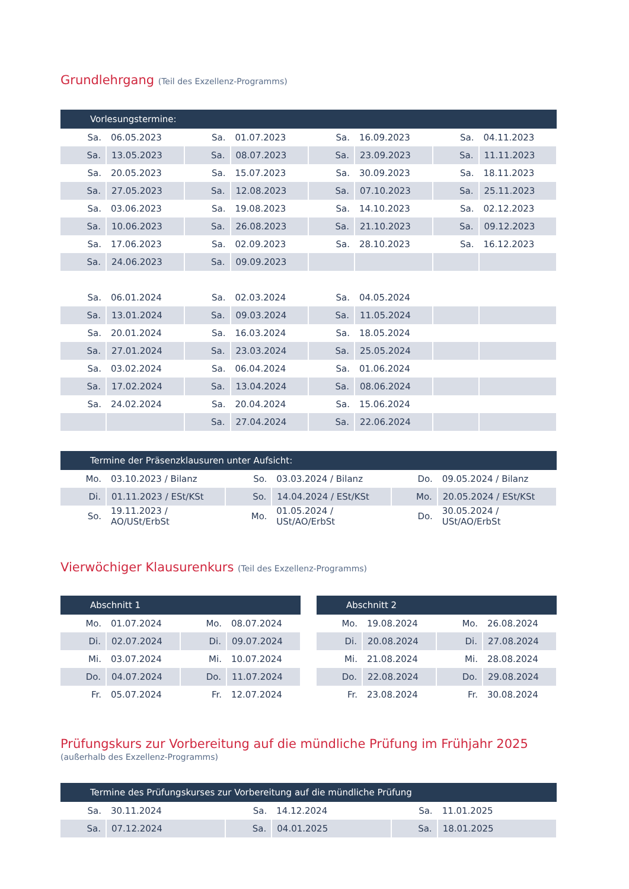Grundlehrgang (Teil des Exzellenz-Programms)
| Vorlesungstermine: | | | | | | | |
| --- | --- | --- | --- | --- | --- | --- | --- |
| Sa. | 06.05.2023 | Sa. | 01.07.2023 | Sa. | 16.09.2023 | Sa. | 04.11.2023 |
| Sa. | 13.05.2023 | Sa. | 08.07.2023 | Sa. | 23.09.2023 | Sa. | 11.11.2023 |
| Sa. | 20.05.2023 | Sa. | 15.07.2023 | Sa. | 30.09.2023 | Sa. | 18.11.2023 |
| Sa. | 27.05.2023 | Sa. | 12.08.2023 | Sa. | 07.10.2023 | Sa. | 25.11.2023 |
| Sa. | 03.06.2023 | Sa. | 19.08.2023 | Sa. | 14.10.2023 | Sa. | 02.12.2023 |
| Sa. | 10.06.2023 | Sa. | 26.08.2023 | Sa. | 21.10.2023 | Sa. | 09.12.2023 |
| Sa. | 17.06.2023 | Sa. | 02.09.2023 | Sa. | 28.10.2023 | Sa. | 16.12.2023 |
| Sa. | 24.06.2023 | Sa. | 09.09.2023 | | | | |
| Sa. | 06.01.2024 | Sa. | 02.03.2024 | Sa. | 04.05.2024 | | |
| Sa. | 13.01.2024 | Sa. | 09.03.2024 | Sa. | 11.05.2024 | | |
| Sa. | 20.01.2024 | Sa. | 16.03.2024 | Sa. | 18.05.2024 | | |
| Sa. | 27.01.2024 | Sa. | 23.03.2024 | Sa. | 25.05.2024 | | |
| Sa. | 03.02.2024 | Sa. | 06.04.2024 | Sa. | 01.06.2024 | | |
| Sa. | 17.02.2024 | Sa. | 13.04.2024 | Sa. | 08.06.2024 | | |
| Sa. | 24.02.2024 | Sa. | 20.04.2024 | Sa. | 15.06.2024 | | |
| | | Sa. | 27.04.2024 | Sa. | 22.06.2024 | | |
| Termine der Präsenzklausuren unter Aufsicht: | | | | | |
| --- | --- | --- | --- | --- | --- |
| Mo. | 03.10.2023 / Bilanz | So. | 03.03.2024 / Bilanz | Do. | 09.05.2024 / Bilanz |
| Di. | 01.11.2023 / ESt/KSt | So. | 14.04.2024 / ESt/KSt | Mo. | 20.05.2024 / ESt/KSt |
| So. | 19.11.2023 / AO/USt/ErbSt | Mo. | 01.05.2024 / USt/AO/ErbSt | Do. | 30.05.2024 / USt/AO/ErbSt |
Vierwöchiger Klausurenkurs (Teil des Exzellenz-Programms)
| Abschnitt 1 | | | |
| --- | --- | --- | --- |
| Mo. | 01.07.2024 | Mo. | 08.07.2024 |
| Di. | 02.07.2024 | Di. | 09.07.2024 |
| Mi. | 03.07.2024 | Mi. | 10.07.2024 |
| Do. | 04.07.2024 | Do. | 11.07.2024 |
| Fr. | 05.07.2024 | Fr. | 12.07.2024 |
| Abschnitt 2 | | | |
| --- | --- | --- | --- |
| Mo. | 19.08.2024 | Mo. | 26.08.2024 |
| Di. | 20.08.2024 | Di. | 27.08.2024 |
| Mi. | 21.08.2024 | Mi. | 28.08.2024 |
| Do. | 22.08.2024 | Do. | 29.08.2024 |
| Fr. | 23.08.2024 | Fr. | 30.08.2024 |
Prüfungskurs zur Vorbereitung auf die mündliche Prüfung im Frühjahr 2025
(außerhalb des Exzellenz-Programms)
| Termine des Prüfungskurses zur Vorbereitung auf die mündliche Prüfung | | | | | |
| --- | --- | --- | --- | --- | --- |
| Sa. | 30.11.2024 | Sa. | 14.12.2024 | Sa. | 11.01.2025 |
| Sa. | 07.12.2024 | Sa. | 04.01.2025 | Sa. | 18.01.2025 |